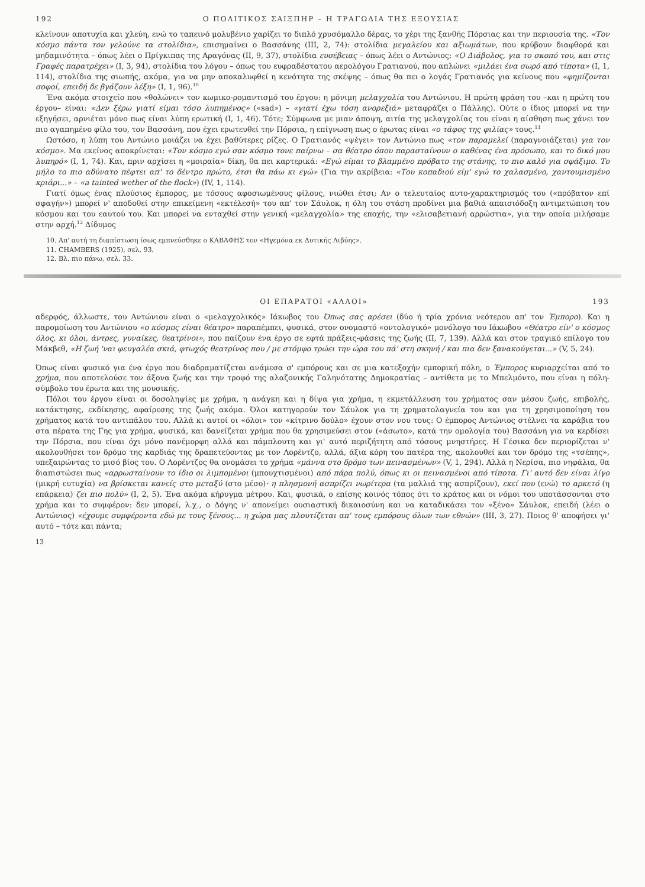192 Ο ΠΟΛΙΤΙΚΟΣ ΣΑΙΞΠΗΡ – Η ΤΡΑΓΩΔΙΑ ΤΗΣ ΕΞΟΥΣΙΑΣ
κλείνουν αποτυχία και χλεύη, ενώ το ταπεινό μολυβένιο χαρίζει το διπλό χρυσόμαλλο δέρας, το χέρι της ξανθής Πόρσιας και την περιουσία της. «Τον κόσμο πάντα τον γελούνε τα στολίδια», επισημαίνει ο Βασσάνης (ΙΙΙ, 2, 74): στολίδια μεγαλείου και αξιωμάτων, που κρύβουν διαφθορά και μηδαμινότητα – όπως λέει ο Πρίγκιπας της Αραγόνας (ΙΙ, 9, 37), στολίδια ευσέβειας – όπως λέει ο Αντώνιος: «Ο Διάβολος, για το σκοπό του, και στις Γραφές παρατρέχει» (Ι, 3, 94), στολίδια του λόγου – όπως του ευφραδέστατου αερολόγου Γρατιανού, που απλώνει «μιλάει ένα σωρό από τίποτα» (Ι, 1, 114), στολίδια της σιωπής, ακόμα, για να μην αποκαλυφθεί η κενότητα της σκέψης – όπως θα πει ο λογάς Γρατιανός για κείνους που «φημίζονται σοφοί, επειδή δε βγάζουν λέξη» (Ι, 1, 96).<sup>10</sup>
Ένα ακόμα στοιχείο που «θολώνει» τον κωμικο-ρομαντισμό του έργου: η μόνιμη μελαγχολία του Αντώνιου. Η πρώτη φράση του –και η πρώτη του έργου– είναι: «Δεν ξέρω γιατί είμαι τόσο λυπημένος» («sad») – «γιατί έχω τόση ανορεξιά» μεταφράζει ο Πάλλης). Ούτε ο ίδιος μπορεί να την εξηγήσει, αρνιέται μόνο πως είναι λύπη ερωτική (Ι, 1, 46). Τότε; Σύμφωνα με μιαν άποψη, αιτία της μελαγχολίας του είναι η αίσθηση πως χάνει τον πιο αγαπημένο φίλο του, τον Βασσάνη, που έχει ερωτευθεί την Πόρσια, η επίγνωση πως ο έρωτας είναι «ο τάφος της φιλίας» τους.<sup>11</sup>
Ωστόσο, η λύπη του Αντώνιο μοιάζει να έχει βαθύτερες ρίζες. Ο Γρατιανός «ψέγει» τον Αντώνιο πως «τον παραμελεί (παραγνοιάζεται) για τον κόσμο». Μα εκείνος αποκρίνεται: «Τον κόσμο εγώ σαν κόσμο τονε παίρνω – σα θέατρο όπου παρασταίνουν ο καθένας ένα πρόσωπο, και το δικό μου λυπηρό» (Ι, 1, 74). Και, πριν αρχίσει η «μοιραία» δίκη, θα πει καρτερικά: «Εγώ είμαι το βλαμμένο πρόβατο της στάνης, το πιο καλό για σφάξιμο. Το μήλο το πιο αδύνατο πέφτει απ' το δέντρο πρώτο, έτσι θα πάω κι εγώ» (Για την ακρίβεια: «Του κοπαδιού είμ' εγώ το χαλασμένο, χαντουμισμένο κριάρι...» – «a tainted wether of the flock») (IV, 1, 114).
Γιατί όμως ένας πλούσιος έμπορος, με τόσους αφοσιωμένους φίλους, νιώθει έτσι; Αν ο τελευταίος αυτο-χαρακτηρισμός του («πρόβατον επί σφαγήν») μπορεί ν' αποδοθεί στην επικείμενη «εκτέλεσή» του απ' τον Σάυλοκ, η όλη του στάση προδίνει μια βαθιά απαισιόδοξη αντιμετώπιση του κόσμου και του εαυτού του. Και μπορεί να ενταχθεί στην γενική «μελαγχολία» της εποχής, την «ελισαβετιανή αρρώστια», για την οποία μιλήσαμε στην αρχή.<sup>12</sup> Δίδυμος
10. Απ' αυτή τη διαπίστωση ίσως εμπνεύσθηκε ο ΚΑΒΑΦΗΣ τον «Ηγεμόνα εκ Δυτικής Λιβύης».
11. CHAMBERS (1925), σελ. 93.
12. Βλ. πιο πάνω, σελ. 33.
ΟΙ ΕΠΑΡΑΤΟΙ «ΑΛΛΟΙ» 193
αδερφός, άλλωστε, του Αντώνιου είναι ο «μελαγχολικός» Ιάκωβος του Όπως σας αρέσει (δύο ή τρία χρόνια νεότερου απ' τον Έμπορο). Και η παρομοίωση του Αντώνιου «ο κόσμος είναι θέατρο» παραπέμπει, φυσικά, στον ονομαστό «οντολογικό» μονόλογο του Ιάκωβου «Θέατρο είν' ο κόσμος όλος, κι όλοι, άντρες, γυναίκες, θεατρίνοι», που παίζουν ένα έργο σε εφτά πράξεις-φάσεις της ζωής (ΙΙ, 7, 139). Αλλά και στον τραγικό επίλογο του Μάκβεθ, «Η ζωή 'ναι φευγαλέα σκιά, φτωχός θεατρίνος που / με στόμφο τρώει την ώρα του πά' στη σκηνή / και πια δεν ξανακούγεται...» (V, 5, 24).
Όπως είναι φυσικό για ένα έργο που διαδραματίζεται ανάμεσα σ' εμπόρους και σε μια κατεξοχήν εμπορική πόλη, ο Έμπορος κυριαρχείται από το χρήμα, που αποτελούσε τον άξονα ζωής και την τροφό της αλαζονικής Γαληνότατης Δημοκρατίας – αντίθετα με το Μπελμόντο, που είναι η πόλη-σύμβολο του έρωτα και της μουσικής.
Πόλοι του έργου είναι οι δοσοληψίες με χρήμα, η ανάγκη και η δίψα για χρήμα, η εκμετάλλευση του χρήματος σαν μέσου ζωής, επιβολής, κατάκτησης, εκδίκησης, αφαίρεσης της ζωής ακόμα. Όλοι κατηγορούν τον Σάυλοκ για τη χρηματολαγνεία του και για τη χρησιμοποίηση του χρήματος κατά του αντιπάλου του. Αλλά κι αυτοί οι «όλοι» τον «κίτρινο δούλο» έχουν στον νου τους: Ο έμπορος Αντώνιος στέλνει τα καράβια του στα πέρατα της Γης για χρήμα, φυσικά, και δανείζεται χρήμα που θα χρησιμεύσει στον («άσωτο», κατά την ομολογία του) Βασσάνη για να κερδίσει την Πόρσια, που είναι όχι μόνο πανέμορφη αλλά και πάμπλουτη και γι' αυτό περιζήτητη από τόσους μνηστήρες. Η Γέσικα δεν περιορίζεται ν' ακολουθήσει τον δρόμο της καρδιάς της δραπετεύοντας με τον Λορέντζο, αλλά, άξια κόρη του πατέρα της, ακολουθεί και τον δρόμο της «τσέπης», υπεξαιρώντας το μισό βίος του. Ο Λορέντζος θα ονομάσει το χρήμα «μάννα στο δρόμο των πεινασμένων» (V, 1, 294). Αλλά η Νερίσα, πιο νηφάλια, θα διαπιστώσει πως «αρρωσταίνουν το ίδιο οι λιμπομένοι (μπουχτισμένοι) από πάρα πολύ, όπως κι οι πεινασμένοι από τίποτα. Γι' αυτό δεν είναι λίγο (μικρή ευτυχία) να βρίσκεται κανείς στο μεταξύ (στο μέσο)· η πλησμονή ασπρίζει νωρίτερα (τα μαλλιά της ασπρίζουν), εκεί που (ενώ) το αρκετό (η επάρκεια) ζει πιο πολύ» (Ι, 2, 5). Ένα ακόμα κήρυγμα μέτρου. Και, φυσικά, ο επίσης κοινός τόπος ότι το κράτος και οι νόμοι του υποτάσσονται στο χρήμα και το συμφέρον: δεν μπορεί, λ.χ., ο Δόγης ν' απονείμει ουσιαστική δικαιοσύνη και να καταδικάσει τον «ξένο» Σάυλοκ, επειδή (λέει ο Αντώνιος) «έχουμε συμφέροντα εδώ με τους ξένους... η χώρα μας πλουτίζεται απ' τους εμπόρους όλων των εθνών» (ΙΙΙ, 3, 27). Ποιος θ' αποφήσει γι' αυτό – τότε και πάντα;
13